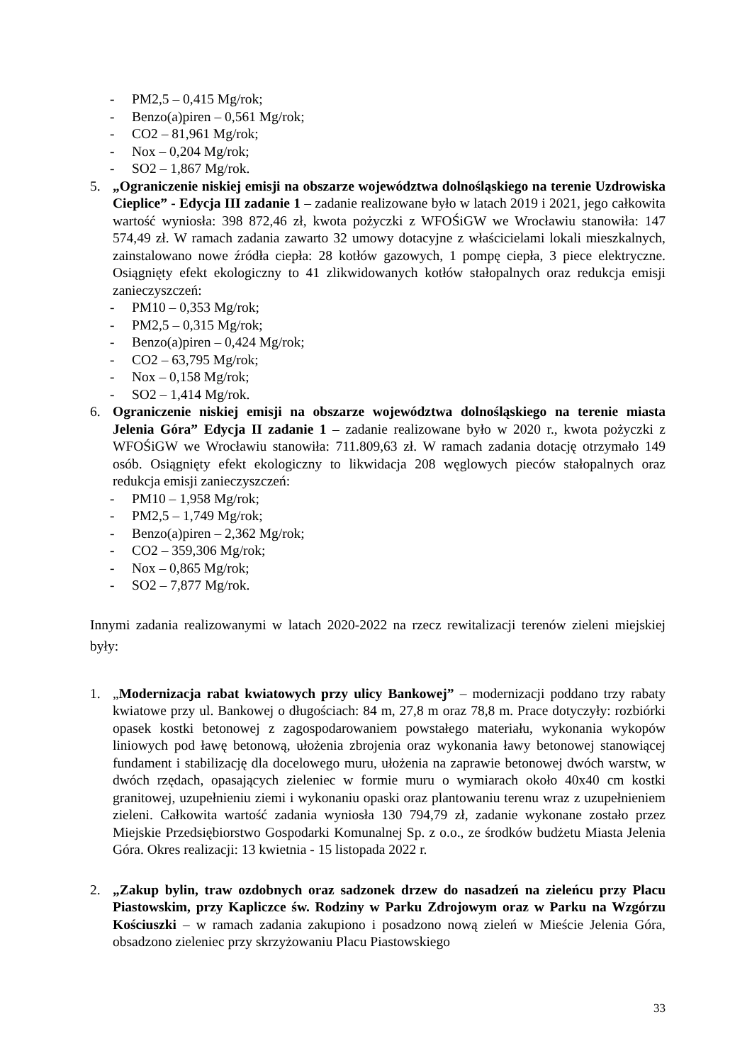- PM2,5 – 0,415 Mg/rok;
- Benzo(a)piren – 0,561 Mg/rok;
- CO2 – 81,961 Mg/rok;
- Nox – 0,204 Mg/rok;
- SO2 – 1,867 Mg/rok.
5. „Ograniczenie niskiej emisji na obszarze województwa dolnośląskiego na terenie Uzdrowiska Cieplice” - Edycja III zadanie 1 – zadanie realizowane było w latach 2019 i 2021, jego całkowita wartość wyniosła: 398 872,46 zł, kwota pożyczki z WFOŚiGW we Wrocławiu stanowiła: 147 574,49 zł. W ramach zadania zawarto 32 umowy dotacyjne z właścicielami lokali mieszkalnych, zainstalowano nowe źródła ciepła: 28 kotłów gazowych, 1 pompę ciepła, 3 piece elektryczne. Osiągnięty efekt ekologiczny to 41 zlikwidowanych kotłów stałopalnych oraz redukcja emisji zanieczyszczeń:
- PM10 – 0,353 Mg/rok;
- PM2,5 – 0,315 Mg/rok;
- Benzo(a)piren – 0,424 Mg/rok;
- CO2 – 63,795 Mg/rok;
- Nox – 0,158 Mg/rok;
- SO2 – 1,414 Mg/rok.
6. Ograniczenie niskiej emisji na obszarze województwa dolnośląskiego na terenie miasta Jelenia Góra” Edycja II zadanie 1 – zadanie realizowane było w 2020 r., kwota pożyczki z WFOŚiGW we Wrocławiu stanowiła: 711.809,63 zł. W ramach zadania dotację otrzymało 149 osób. Osiągnięty efekt ekologiczny to likwidacja 208 węglowych pieców stałopalnych oraz redukcja emisji zanieczyszczeń:
- PM10 – 1,958 Mg/rok;
- PM2,5 – 1,749 Mg/rok;
- Benzo(a)piren – 2,362 Mg/rok;
- CO2 – 359,306 Mg/rok;
- Nox – 0,865 Mg/rok;
- SO2 – 7,877 Mg/rok.
Innymi zadania realizowanymi w latach 2020-2022 na rzecz rewitalizacji terenów zieleni miejskiej były:
1. „Modernizacja rabat kwiatowych przy ulicy Bankowej” – modernizacji poddano trzy rabaty kwiatowe przy ul. Bankowej o długościach: 84 m, 27,8 m oraz 78,8 m. Prace dotyczyły: rozbiórki opasek kostki betonowej z zagospodarowaniem powstałego materiału, wykonania wykopów liniowych pod ławę betonową, ułożenia zbrojenia oraz wykonania ławy betonowej stanowiącej fundament i stabilizację dla docelowego muru, ułożenia na zaprawie betonowej dwóch warstw, w dwóch rzędach, opasających zieleniec w formie muru o wymiarach około 40x40 cm kostki granitowej, uzupełnieniu ziemi i wykonaniu opaski oraz plantowaniu terenu wraz z uzupełnieniem zieleni. Całkowita wartość zadania wyniosła 130 794,79 zł, zadanie wykonane zostało przez Miejskie Przedsiębiorstwo Gospodarki Komunalnej Sp. z o.o., ze środków budżetu Miasta Jelenia Góra. Okres realizacji: 13 kwietnia - 15 listopada 2022 r.
2. „Zakup bylin, traw ozdobnych oraz sadzonek drzew do nasadzeń na zieleńcu przy Placu Piastowskim, przy Kapliczce św. Rodziny w Parku Zdrojowym oraz w Parku na Wzgórzu Kościuszki – w ramach zadania zakupiono i posadzono nową zieleń w Mieście Jelenia Góra, obsadzono zieleniec przy skrzyżowaniu Placu Piastowskiego
33